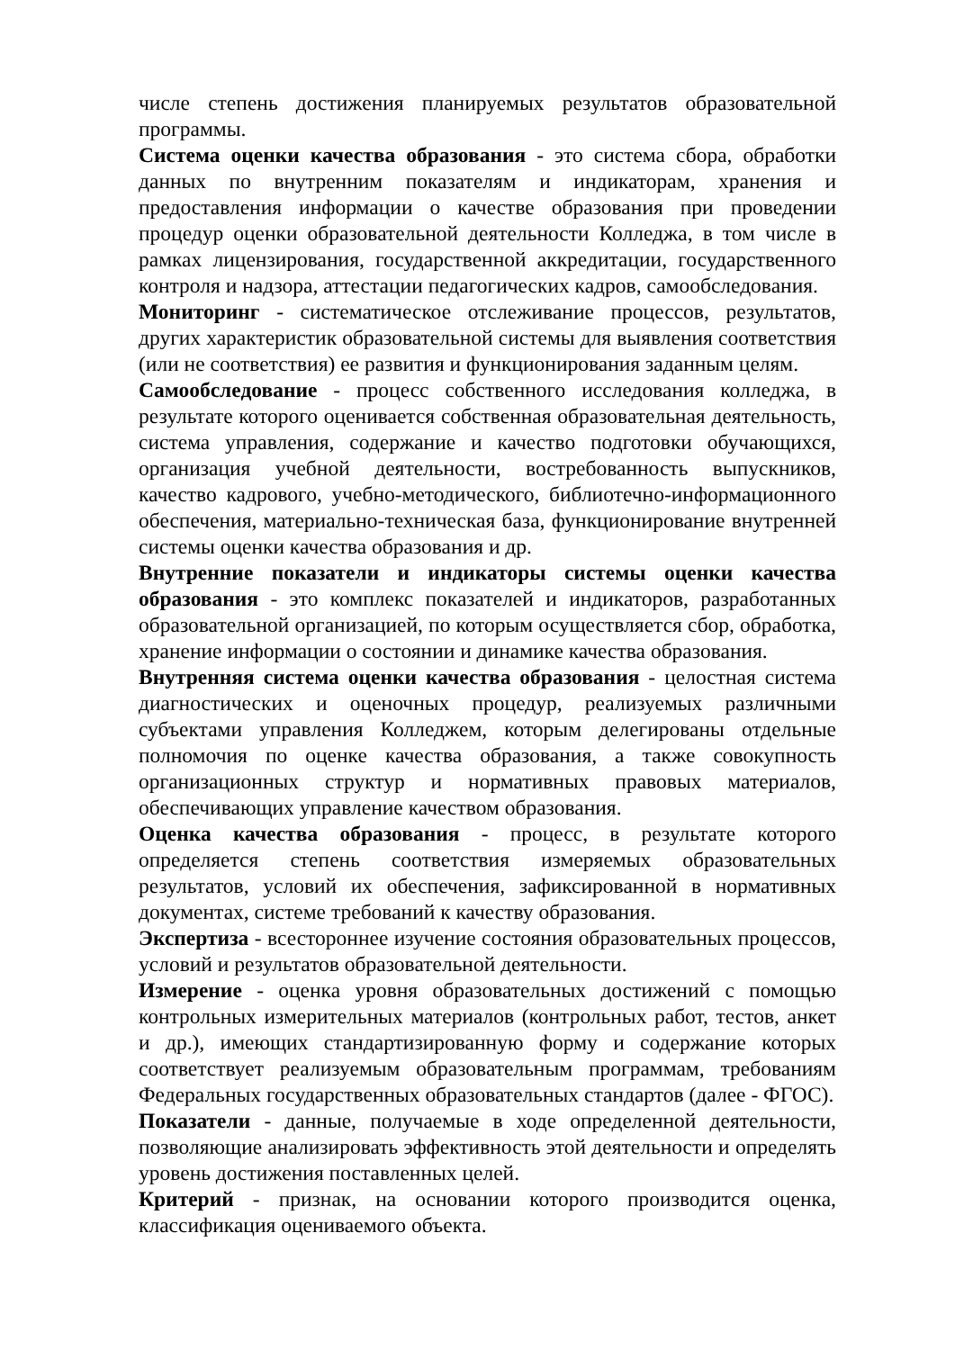числе степень достижения планируемых результатов образовательной программы.
Система оценки качества образования - это система сбора, обработки данных по внутренним показателям и индикаторам, хранения и предоставления информации о качестве образования при проведении процедур оценки образовательной деятельности Колледжа, в том числе в рамках лицензирования, государственной аккредитации, государственного контроля и надзора, аттестации педагогических кадров, самообследования.
Мониторинг - систематическое отслеживание процессов, результатов, других характеристик образовательной системы для выявления соответствия (или не соответствия) ее развития и функционирования заданным целям.
Самообследование - процесс собственного исследования колледжа, в результате которого оценивается собственная образовательная деятельность, система управления, содержание и качество подготовки обучающихся, организация учебной деятельности, востребованность выпускников, качество кадрового, учебно-методического, библиотечно-информационного обеспечения, материально-техническая база, функционирование внутренней системы оценки качества образования и др.
Внутренние показатели и индикаторы системы оценки качества образования - это комплекс показателей и индикаторов, разработанных образовательной организацией, по которым осуществляется сбор, обработка, хранение информации о состоянии и динамике качества образования.
Внутренняя система оценки качества образования - целостная система диагностических и оценочных процедур, реализуемых различными субъектами управления Колледжем, которым делегированы отдельные полномочия по оценке качества образования, а также совокупность организационных структур и нормативных правовых материалов, обеспечивающих управление качеством образования.
Оценка качества образования - процесс, в результате которого определяется степень соответствия измеряемых образовательных результатов, условий их обеспечения, зафиксированной в нормативных документах, системе требований к качеству образования.
Экспертиза - всестороннее изучение состояния образовательных процессов, условий и результатов образовательной деятельности.
Измерение - оценка уровня образовательных достижений с помощью контрольных измерительных материалов (контрольных работ, тестов, анкет и др.), имеющих стандартизированную форму и содержание которых соответствует реализуемым образовательным программам, требованиям Федеральных государственных образовательных стандартов (далее - ФГОС).
Показатели - данные, получаемые в ходе определенной деятельности, позволяющие анализировать эффективность этой деятельности и определять уровень достижения поставленных целей.
Критерий - признак, на основании которого производится оценка, классификация оцениваемого объекта.